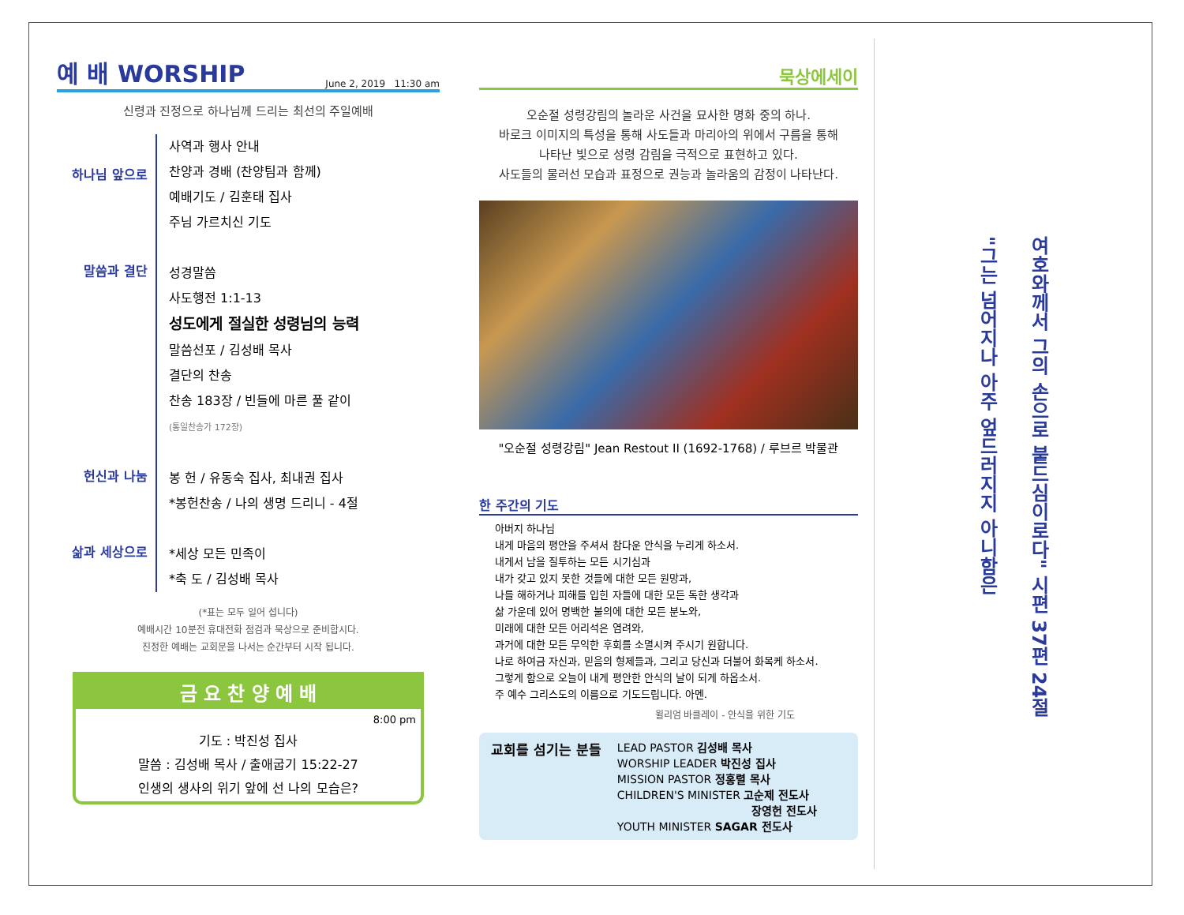예 배 WORSHIP June 2, 2019 11:30 am
신령과 진정으로 하나님께 드리는 최선의 주일예배
하나님 앞으로
사역과 행사 안내
찬양과 경배 (찬양팀과 함께)
예배기도 / 김훈태 집사
주님 가르치신 기도
말씀과 결단
성경말씀
사도행전 1:1-13
성도에게 절실한 성령님의 능력
말씀선포 / 김성배 목사
결단의 찬송
찬송 183장 / 빈들에 마른 풀 같이
(통일찬송가 172장)
헌신과 나눔
봉 헌 / 유동숙 집사, 최내권 집사
*봉헌찬송 / 나의 생명 드리니 - 4절
삶과 세상으로
*세상 모든 민족이
*축 도 / 김성배 목사
(*표는 모두 일어 섭니다)
예배시간 10분전 휴대전화 점검과 묵상으로 준비합시다.
진정한 예배는 교회문을 나서는 순간부터 시작 됩니다.
금 요 찬 양 예 배
8:00 pm
기도 : 박진성 집사
말씀 : 김성배 목사 / 출애굽기 15:22-27
인생의 생사의 위기 앞에 선 나의 모습은?
묵상에세이
오순절 성령강림의 놀라운 사건을 묘사한 명화 중의 하나.
바로크 이미지의 특성을 통해 사도들과 마리아의 위에서 구름을 통해
나타난 빛으로 성령 감림을 극적으로 표현하고 있다.
사도들의 물러선 모습과 표정으로 권능과 놀라움의 감정이 나타난다.
"오순절 성령강림" Jean Restout II (1692-1768) / 루브르 박물관
한 주간의 기도
아버지 하나님
내게 마음의 평안을 주셔서 참다운 안식을 누리게 하소서.
내게서 남을 질투하는 모든 시기심과
내가 갖고 있지 못한 것들에 대한 모든 원망과,
나를 해하거나 피해를 입힌 자들에 대한 모든 독한 생각과
삶 가운데 있어 명백한 불의에 대한 모든 분노와,
미래에 대한 모든 어리석은 염려와,
과거에 대한 모든 무익한 후회를 소멸시켜 주시기 원합니다.
나로 하여금 자신과, 믿음의 형제들과, 그리고 당신과 더불어 화목케 하소서.
그렇게 함으로 오늘이 내게 평안한 안식의 날이 되게 하옵소서.
주 예수 그리스도의 이름으로 기도드립니다. 아멘.
윌리엄 바클레이 - 안식을 위한 기도
교회를 섬기는 분들
LEAD PASTOR 김성배 목사
WORSHIP LEADER 박진성 집사
MISSION PASTOR 정홍렬 목사
CHILDREN'S MINISTER 고순제 전도사
장영헌 전도사
YOUTH MINISTER SAGAR 전도사
"그는 넘어지나 아주 엎드러지지 아니함은
여호와께서 그의 손으로 붙드심이로다" 시편 37편 24절